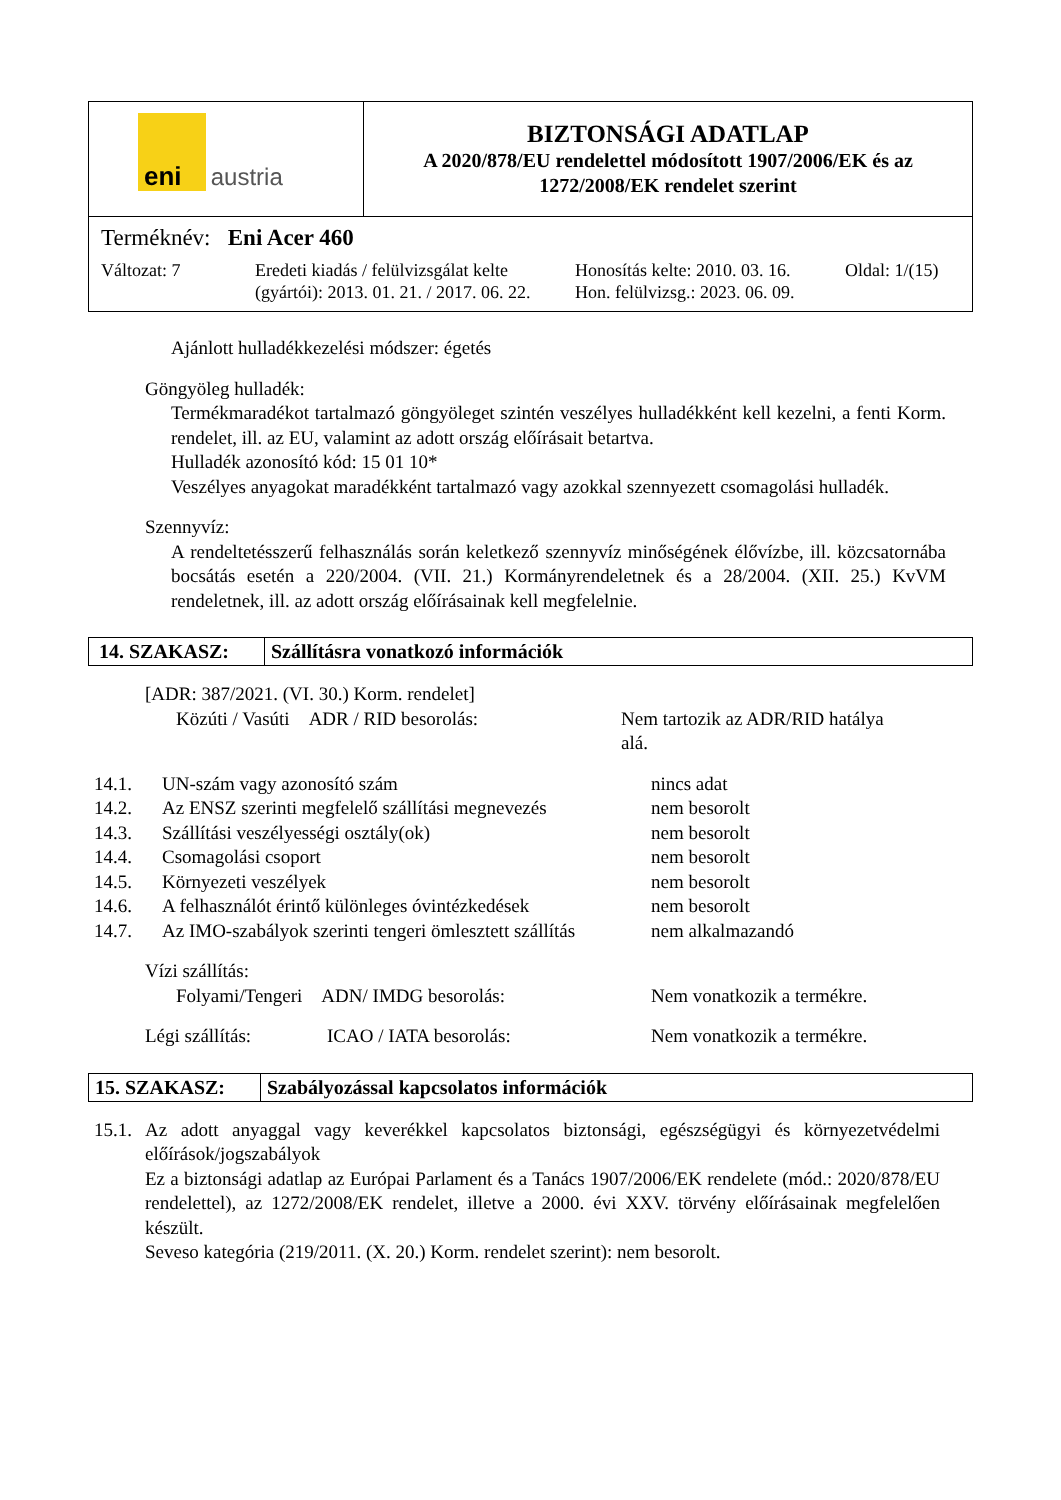| eni austria | BIZTONSÁGI ADATLAP A 2020/878/EU rendelettel módosított 1907/2006/EK és az 1272/2008/EK rendelet szerint |
| Terméknév: Eni Acer 460 Változat: 7 Eredeti kiadás / felülvizsgálat kelte (gyártói): 2013. 01. 21. / 2017. 06. 22. Honosítás kelte: 2010. 03. 16. Hon. felülvizsg.: 2023. 06. 09. Oldal: 1/(15) | |
Ajánlott hulladékkezelési módszer: égetés
Göngyöleg hulladék:
Termékmaradékot tartalmazó göngyöleget szintén veszélyes hulladékként kell kezelni, a fenti Korm. rendelet, ill. az EU, valamint az adott ország előírásait betartva.
Hulladék azonosító kód: 15 01 10*
Veszélyes anyagokat maradékként tartalmazó vagy azokkal szennyezett csomagolási hulladék.
Szennyvíz:
A rendeltetésszerű felhasználás során keletkező szennyvíz minőségének élővízbe, ill. közcsatornába bocsátás esetén a 220/2004. (VII. 21.) Kormányrendeletnek és a 28/2004. (XII. 25.) KvVM rendeletnek, ill. az adott ország előírásainak kell megfelelnie.
14. SZAKASZ: Szállításra vonatkozó információk
[ADR: 387/2021. (VI. 30.) Korm. rendelet]
| Közúti / Vasúti ADR / RID besorolás: | Nem tartozik az ADR/RID hatálya alá. |
| 14.1. | UN-szám vagy azonosító szám | nincs adat |
| 14.2. | Az ENSZ szerinti megfelelő szállítási megnevezés | nem besorolt |
| 14.3. | Szállítási veszélyességi osztály(ok) | nem besorolt |
| 14.4. | Csomagolási csoport | nem besorolt |
| 14.5. | Környezeti veszélyek | nem besorolt |
| 14.6. | A felhasználót érintő különleges óvintézkedések | nem besorolt |
| 14.7. | Az IMO-szabályok szerinti tengeri ömlesztett szállítás | nem alkalmazandó |
Vízi szállítás:
| Folyami/Tengeri ADN/ IMDG besorolás: | Nem vonatkozik a termékre. |
| Légi szállítás: | ICAO / IATA besorolás: | Nem vonatkozik a termékre. |
15. SZAKASZ: Szabályozással kapcsolatos információk
15.1.
Az adott anyaggal vagy keverékkel kapcsolatos biztonsági, egészségügyi és környezetvédelmi előírások/jogszabályok
Ez a biztonsági adatlap az Európai Parlament és a Tanács 1907/2006/EK rendelete (mód.: 2020/878/EU rendelettel), az 1272/2008/EK rendelet, illetve a 2000. évi XXV. törvény előírásainak megfelelően készült.
Seveso kategória (219/2011. (X. 20.) Korm. rendelet szerint): nem besorolt.